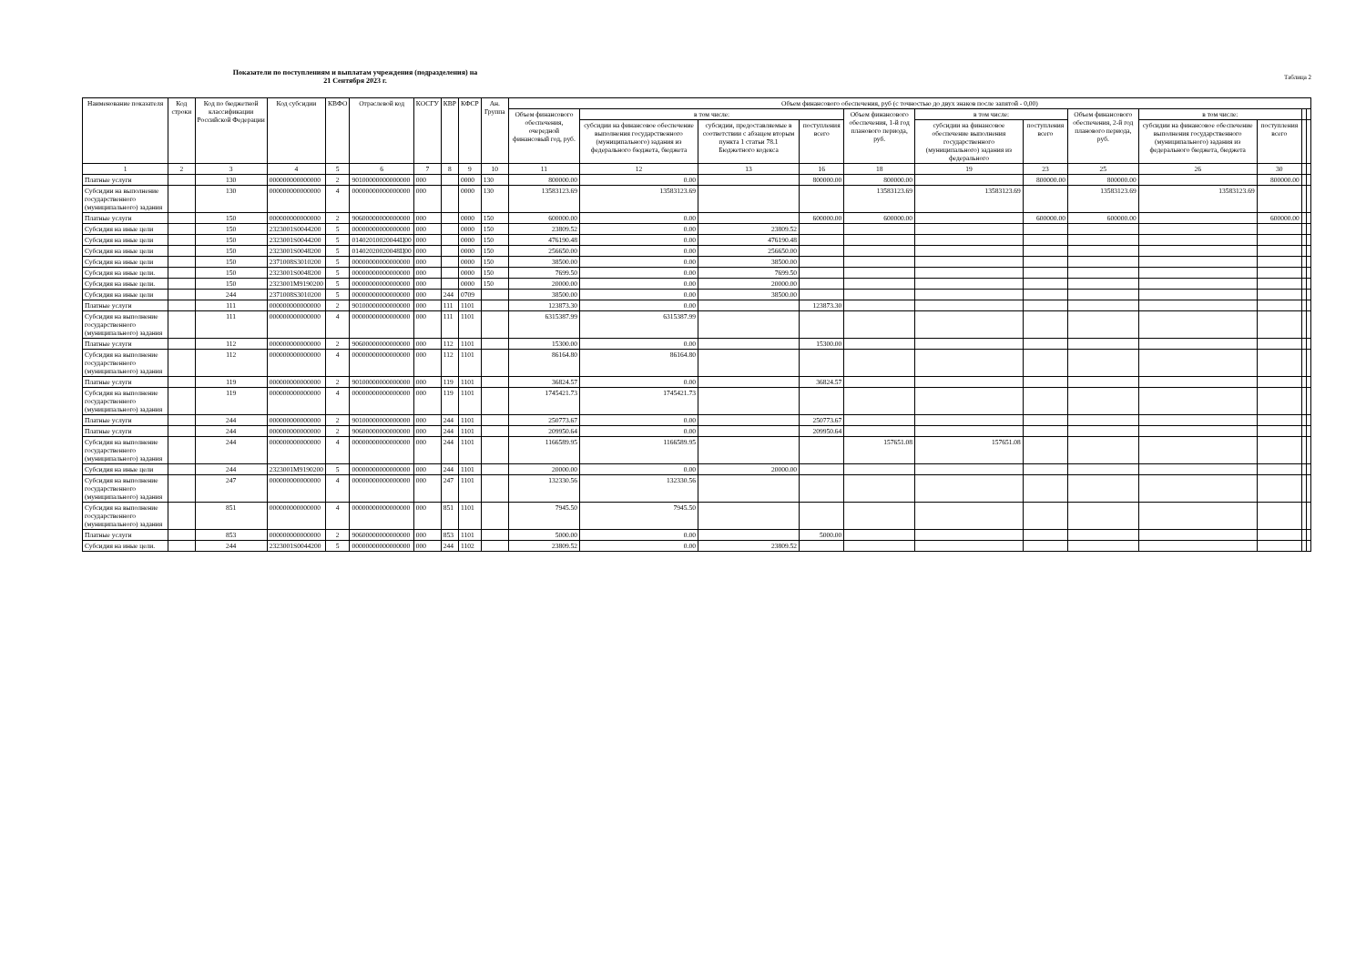Показатели по поступлениям и выплатам учреждения (подразделения) на
21 Сентября 2023 г.
Таблица 2
| Наименование показателя | Код строки | Код по бюджетной классификации Российской Федерации | Код субсидии | КВФО | Отраслевой код | КОСГУ | КВР | КФСР | Ан. Группа | Объем финансового обеспечения, руб (с точностью до двух знаков после запятой - 0,00) | | | | | | | | | | | |
| --- | --- | --- | --- | --- | --- | --- | --- | --- | --- | --- | --- | --- | --- | --- | --- | --- | --- | --- | --- | --- | --- |
| | | | | | | | | | | Объем финансового обеспечения, очередной финансовый год, руб. | в том числе: | | | Объем финансового обеспечения, 1-й год планового периода, руб. | в том числе: | | Объем финансового обеспечения, 2-й год планового периода, руб. | в том числе: | | | |
| | | | | | | | | | | | субсидии на финансовое обеспечение выполнения государственного (муниципального) задания из федерального бюджета, бюджета | субсидии, предоставляемые в соответствии с абзацем вторым пункта 1 статьи 78.1 Бюджетного кодекса | поступления всего | | субсидии на финансовое обеспечение выполнения государственного (муниципального) задания из федерального | поступления всего | | субсидии на финансовое обеспечение выполнения государственного (муниципального) задания из федерального бюджета, бюджета | поступления всего | | |
| 1 | 2 | 3 | 4 | 5 | 6 | 7 | 8 | 9 | 10 | 11 | 12 | 13 | 16 | 18 | 19 | 23 | 25 | 26 | 30 | | |
| Платные услуги | | 130 | 000000000000000 | 2 | 90100000000000000 | 000 | | 0000 | 130 | 800000.00 | 0.00 | | 800000.00 | 800000.00 | | 800000.00 | 800000.00 | | 800000.00 | | |
| Субсидии на выполнение государственного (муниципального) задания | | 130 | 000000000000000 | 4 | 00000000000000000 | 000 | | 0000 | 130 | 13583123.69 | 13583123.69 | | | 13583123.69 | 13583123.69 | | 13583123.69 | 13583123.69 | | | |
| Платные услуги | | 150 | 000000000000000 | 2 | 90600000000000000 | 000 | | 0000 | 150 | 600000.00 | 0.00 | | 600000.00 | 600000.00 | | 600000.00 | 600000.00 | | 600000.00 | | |
| Субсидия на иные цели | | 150 | 2323001S0044200 | 5 | 00000000000000000 | 000 | | 0000 | 150 | 23809.52 | 0.00 | 23809.52 | | | | | | | | | |
| Субсидия на иные цели | | 150 | 2323001S0044200 | 5 | 01402010020044Ц00 | 000 | | 0000 | 150 | 476190.48 | 0.00 | 476190.48 | | | | | | | | | |
| Субсидия на иные цели | | 150 | 2323001S0048200 | 5 | 01402020020048Ц00 | 000 | | 0000 | 150 | 256650.00 | 0.00 | 256650.00 | | | | | | | | | |
| Субсидия на иные цели | | 150 | 2371008S3010200 | 5 | 00000000000000000 | 000 | | 0000 | 150 | 38500.00 | 0.00 | 38500.00 | | | | | | | | | |
| Субсидия на иные цели. | | 150 | 2323001S0048200 | 5 | 00000000000000000 | 000 | | 0000 | 150 | 7699.50 | 0.00 | 7699.50 | | | | | | | | | |
| Субсидия на иные цели. | | 150 | 2323001M9190200 | 5 | 00000000000000000 | 000 | | 0000 | 150 | 20000.00 | 0.00 | 20000.00 | | | | | | | | | |
| Субсидия на иные цели | | 244 | 2371008S3010200 | 5 | 00000000000000000 | 000 | 244 | 0709 | | 38500.00 | 0.00 | 38500.00 | | | | | | | | | |
| Платные услуги | | 111 | 000000000000000 | 2 | 90100000000000000 | 000 | 111 | 1101 | | 123873.30 | 0.00 | | 123873.30 | | | | | | | | |
| Субсидия на выполнение государственного (муниципального) задания | | 111 | 000000000000000 | 4 | 00000000000000000 | 000 | 111 | 1101 | | 6315387.99 | 6315387.99 | | | | | | | | | | |
| Платные услуги | | 112 | 000000000000000 | 2 | 90600000000000000 | 000 | 112 | 1101 | | 15300.00 | 0.00 | | 15300.00 | | | | | | | | |
| Субсидия на выполнение государственного (муниципального) задания | | 112 | 000000000000000 | 4 | 00000000000000000 | 000 | 112 | 1101 | | 86164.80 | 86164.80 | | | | | | | | | | |
| Платные услуги | | 119 | 000000000000000 | 2 | 90100000000000000 | 000 | 119 | 1101 | | 36824.57 | 0.00 | | 36824.57 | | | | | | | | |
| Субсидия на выполнение государственного (муниципального) задания | | 119 | 000000000000000 | 4 | 00000000000000000 | 000 | 119 | 1101 | | 1745421.73 | 1745421.73 | | | | | | | | | | |
| Платные услуги | | 244 | 000000000000000 | 2 | 90100000000000000 | 000 | 244 | 1101 | | 250773.67 | 0.00 | | 250773.67 | | | | | | | | |
| Платные услуги | | 244 | 000000000000000 | 2 | 90600000000000000 | 000 | 244 | 1101 | | 209950.64 | 0.00 | | 209950.64 | | | | | | | | |
| Субсидия на выполнение государственного (муниципального) задания | | 244 | 000000000000000 | 4 | 00000000000000000 | 000 | 244 | 1101 | | 1166589.95 | 1166589.95 | | | 157651.08 | 157651.08 | | | | | | |
| Субсидия на иные цели | | 244 | 2323001M9190200 | 5 | 00000000000000000 | 000 | 244 | 1101 | | 20000.00 | 0.00 | 20000.00 | | | | | | | | | |
| Субсидия на выполнение государственного (муниципального) задания | | 247 | 000000000000000 | 4 | 00000000000000000 | 000 | 247 | 1101 | | 132330.56 | 132330.56 | | | | | | | | | | |
| Субсидия на выполнение государственного (муниципального) задания | | 851 | 000000000000000 | 4 | 00000000000000000 | 000 | 851 | 1101 | | 7945.50 | 7945.50 | | | | | | | | | | |
| Платные услуги | | 853 | 000000000000000 | 2 | 90600000000000000 | 000 | 853 | 1101 | | 5000.00 | 0.00 | | 5000.00 | | | | | | | | |
| Субсидия на иные цели. | | 244 | 2323001S0044200 | 5 | 00000000000000000 | 000 | 244 | 1102 | | 23809.52 | 0.00 | 23809.52 | | | | | | | | | |